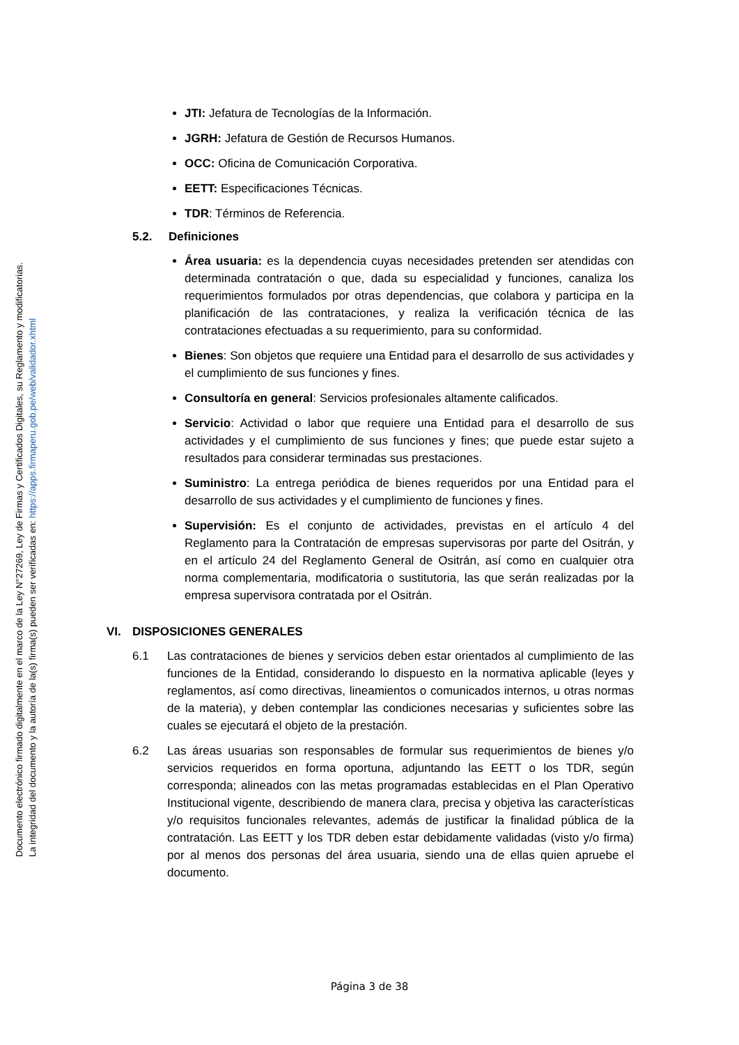Documento electrónico firmado digitalmente en el marco de la Ley N°27269, Ley de Firmas y Certificados Digitales, su Reglamento y modificatorias.
La integridad del documento y la autoría de la(s) firma(s) pueden ser verificadas en: https://apps.firmaperu.gob.pe/web/validador.xhtml
JTI: Jefatura de Tecnologías de la Información.
JGRH: Jefatura de Gestión de Recursos Humanos.
OCC: Oficina de Comunicación Corporativa.
EETT: Especificaciones Técnicas.
TDR: Términos de Referencia.
5.2. Definiciones
Área usuaria: es la dependencia cuyas necesidades pretenden ser atendidas con determinada contratación o que, dada su especialidad y funciones, canaliza los requerimientos formulados por otras dependencias, que colabora y participa en la planificación de las contrataciones, y realiza la verificación técnica de las contrataciones efectuadas a su requerimiento, para su conformidad.
Bienes: Son objetos que requiere una Entidad para el desarrollo de sus actividades y el cumplimiento de sus funciones y fines.
Consultoría en general: Servicios profesionales altamente calificados.
Servicio: Actividad o labor que requiere una Entidad para el desarrollo de sus actividades y el cumplimiento de sus funciones y fines; que puede estar sujeto a resultados para considerar terminadas sus prestaciones.
Suministro: La entrega periódica de bienes requeridos por una Entidad para el desarrollo de sus actividades y el cumplimiento de funciones y fines.
Supervisión: Es el conjunto de actividades, previstas en el artículo 4 del Reglamento para la Contratación de empresas supervisoras por parte del Ositrán, y en el artículo 24 del Reglamento General de Ositrán, así como en cualquier otra norma complementaria, modificatoria o sustitutoria, las que serán realizadas por la empresa supervisora contratada por el Ositrán.
VI. DISPOSICIONES GENERALES
6.1 Las contrataciones de bienes y servicios deben estar orientados al cumplimiento de las funciones de la Entidad, considerando lo dispuesto en la normativa aplicable (leyes y reglamentos, así como directivas, lineamientos o comunicados internos, u otras normas de la materia), y deben contemplar las condiciones necesarias y suficientes sobre las cuales se ejecutará el objeto de la prestación.
6.2 Las áreas usuarias son responsables de formular sus requerimientos de bienes y/o servicios requeridos en forma oportuna, adjuntando las EETT o los TDR, según corresponda; alineados con las metas programadas establecidas en el Plan Operativo Institucional vigente, describiendo de manera clara, precisa y objetiva las características y/o requisitos funcionales relevantes, además de justificar la finalidad pública de la contratación. Las EETT y los TDR deben estar debidamente validadas (visto y/o firma) por al menos dos personas del área usuaria, siendo una de ellas quien apruebe el documento.
Página 3 de 38